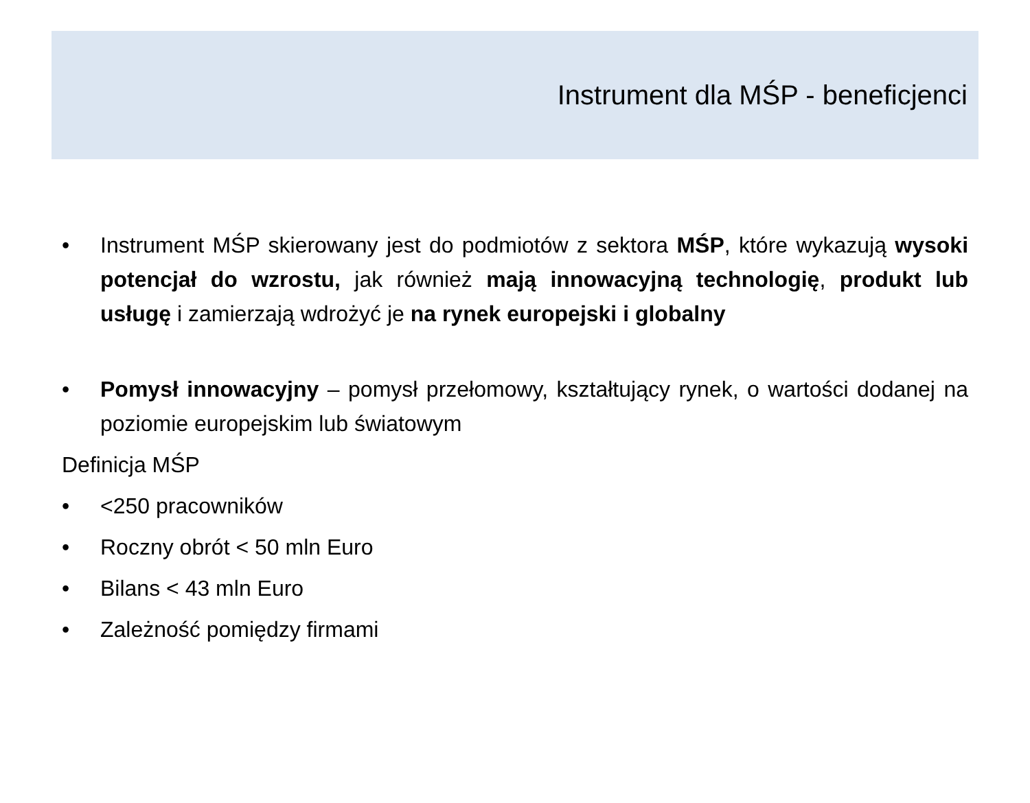Instrument dla MŚP - beneficjenci
• Instrument MŚP skierowany jest do podmiotów z sektora MŚP, które wykazują wysoki potencjał do wzrostu, jak również mają innowacyjną technologię, produkt lub usługę i zamierzają wdrożyć je na rynek europejski i globalny
• Pomysł innowacyjny – pomysł przełomowy, kształtujący rynek, o wartości dodanej na poziomie europejskim lub światowym
Definicja MŚP
• <250 pracowników
• Roczny obrót < 50 mln Euro
• Bilans < 43 mln Euro
• Zależność pomiędzy firmami